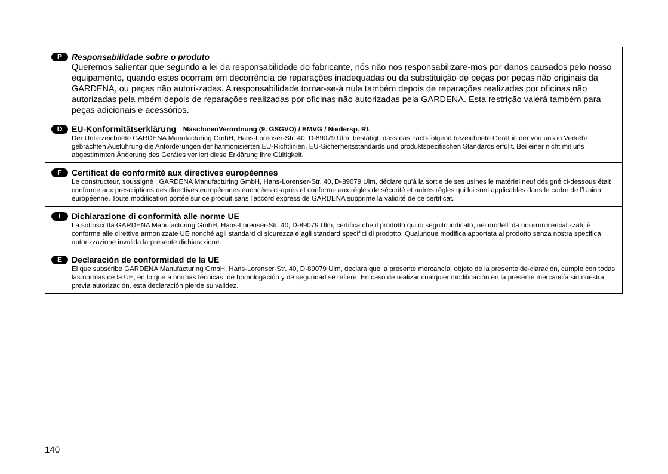P Responsabilidade sobre o produto
Queremos salientar que segundo a lei da responsabilidade do fabricante, nós não nos responsabilizare-mos por danos causados pelo nosso equipamento, quando estes ocorram em decorrência de reparações inadequadas ou da substituição de peças por peças não originais da GARDENA, ou peças não autori-zadas. A responsabilidade tornar-se-à nula também depois de reparações realizadas por oficinas não autorizadas pela mbém depois de reparações realizadas por oficinas não autorizadas pela GARDENA. Esta restrição valerá também para peças adicionais e acessórios.
D EU-Konformitätserklärung MaschinenVerordnung (9. GSGVO) / EMVG / Niedersp. RL
Der Unterzeichnete GARDENA Manufacturing GmbH, Hans-Lorenser-Str. 40, D-89079 Ulm, bestätigt, dass das nach-folgend bezeichnete Gerät in der von uns in Verkehr gebrachten Ausführung die Anforderungen der harmonisierten EU-Richtlinien, EU-Sicherheitsstandards und produktspezifischen Standards erfüllt. Bei einer nicht mit uns abgestimmten Änderung des Gerätes verliert diese Erklärung ihre Gültigkeit.
F Certificat de conformité aux directives européennes
Le constructeur, soussigné : GARDENA Manufacturing GmbH, Hans-Lorenser-Str. 40, D-89079 Ulm, déclare qu’à la sortie de ses usines le matériel neuf désigné ci-dessous était conforme aux prescriptions des directives européennes énoncées ci-après et conforme aux règles de sécurité et autres règles qui lui sont applicables dans le cadre de l’Union européenne. Toute modification portée sur ce produit sans l’accord express de GARDENA supprime la validité de ce certificat.
I Dichiarazione di conformità alle norme UE
La sottoscritta GARDENA Manufacturing GmbH, Hans-Lorenser-Str. 40, D-89079 Ulm, certifica che il prodotto qui di seguito indicato, nei modelli da noi commercializzati, è conforme alle direttive armonizzate UE nonché agli standard di sicurezza e agli standard specifici di prodotto. Qualunque modifica apportata al prodotto senza nostra specifica autorizzazione invalida la presente dichiarazione.
E Declaración de conformidad de la UE
El que subscribe GARDENA Manufacturing GmbH, Hans-Lorenser-Str. 40, D-89079 Ulm, declara que la presente mercancía, objeto de la presente de-claración, cumple con todas las normas de la UE, en lo que a normas técnicas, de homologación y de seguridad se refiere. En caso de realizar cualquier modificación en la presente mercancía sin nuestra previa autorización, esta declaración pierde su validez.
140